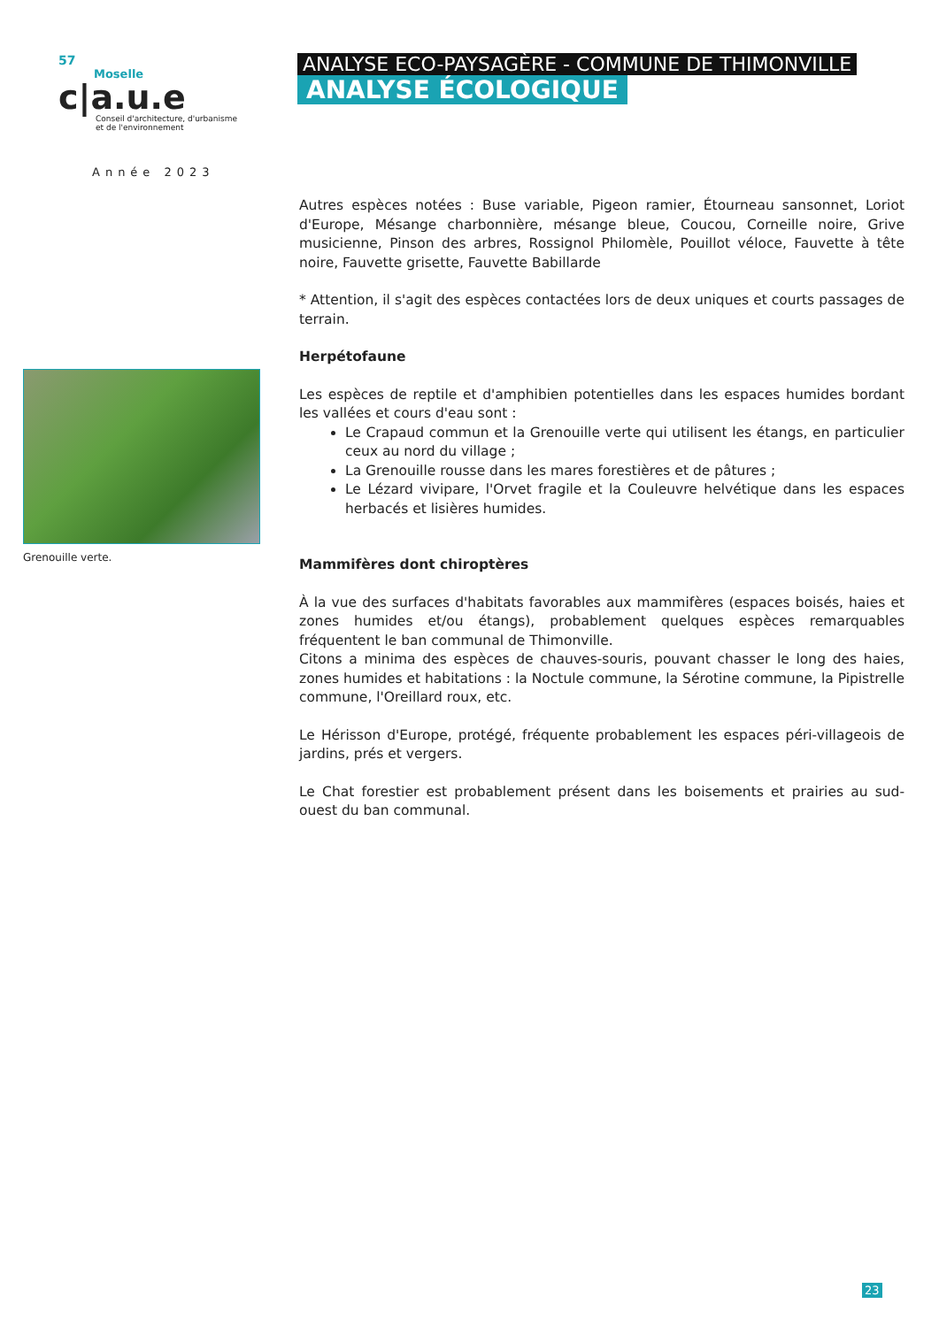57
Moselle
c|a.u.e
Conseil d'architecture, d'urbanisme
et de l'environnement
Année 2023
ANALYSE ECO-PAYSAGÈRE - COMMUNE DE THIMONVILLE
ANALYSE ÉCOLOGIQUE
Grenouille verte.
Autres espèces notées : Buse variable, Pigeon ramier, Étourneau sansonnet, Loriot d'Europe, Mésange charbonnière, mésange bleue, Coucou, Corneille noire, Grive musicienne, Pinson des arbres, Rossignol Philomèle, Pouillot véloce, Fauvette à tête noire, Fauvette grisette, Fauvette Babillarde
* Attention, il s'agit des espèces contactées lors de deux uniques et courts passages de terrain.
Herpétofaune
Les espèces de reptile et d'amphibien potentielles dans les espaces humides bordant les vallées et cours d'eau sont :
Le Crapaud commun et la Grenouille verte qui utilisent les étangs, en particulier ceux au nord du village ;
La Grenouille rousse dans les mares forestières et de pâtures ;
Le Lézard vivipare, l'Orvet fragile et la Couleuvre helvétique dans les espaces herbacés et lisières humides.
Mammifères dont chiroptères
À la vue des surfaces d'habitats favorables aux mammifères (espaces boisés, haies et zones humides et/ou étangs), probablement quelques espèces remarquables fréquentent le ban communal de Thimonville.
Citons a minima des espèces de chauves-souris, pouvant chasser le long des haies, zones humides et habitations : la Noctule commune, la Sérotine commune, la Pipistrelle commune, l'Oreillard roux, etc.
Le Hérisson d'Europe, protégé, fréquente probablement les espaces péri-villageois de jardins, prés et vergers.
Le Chat forestier est probablement présent dans les boisements et prairies au sud-ouest du ban communal.
23